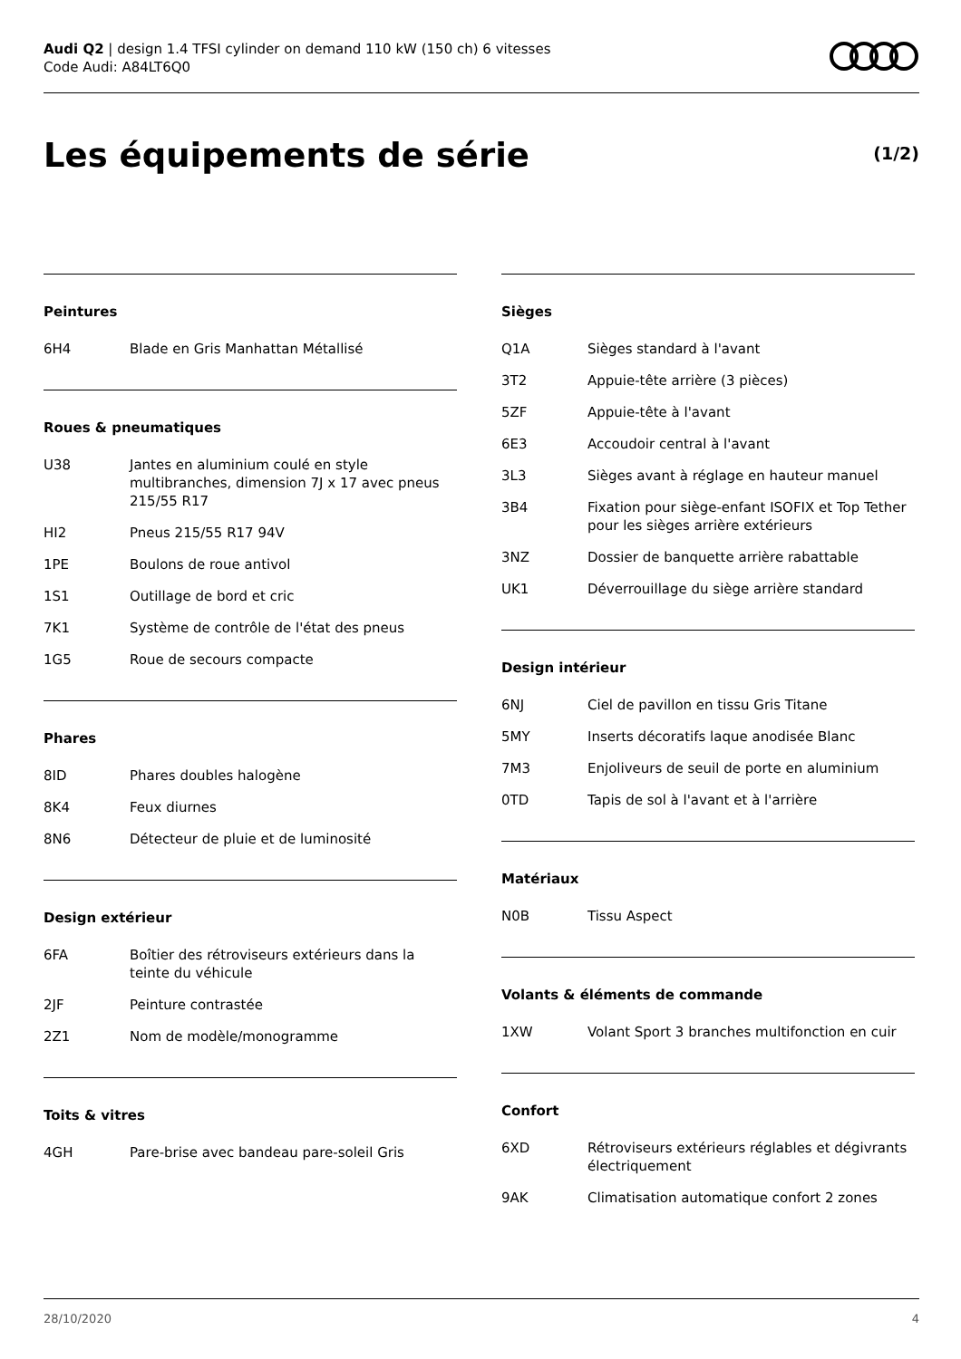Audi Q2 | design 1.4 TFSI cylinder on demand 110 kW (150 ch) 6 vitesses
Code Audi: A84LT6Q0
Les équipements de série (1/2)
Peintures
| 6H4 | Blade en Gris Manhattan Métallisé |
Roues & pneumatiques
| U38 | Jantes en aluminium coulé en style multibranches, dimension 7J x 17 avec pneus 215/55 R17 |
| HI2 | Pneus 215/55 R17 94V |
| 1PE | Boulons de roue antivol |
| 1S1 | Outillage de bord et cric |
| 7K1 | Système de contrôle de l'état des pneus |
| 1G5 | Roue de secours compacte |
Phares
| 8ID | Phares doubles halogène |
| 8K4 | Feux diurnes |
| 8N6 | Détecteur de pluie et de luminosité |
Design extérieur
| 6FA | Boîtier des rétroviseurs extérieurs dans la teinte du véhicule |
| 2JF | Peinture contrastée |
| 2Z1 | Nom de modèle/monogramme |
Toits & vitres
| 4GH | Pare-brise avec bandeau pare-soleil Gris |
Sièges
| Q1A | Sièges standard à l'avant |
| 3T2 | Appuie-tête arrière (3 pièces) |
| 5ZF | Appuie-tête à l'avant |
| 6E3 | Accoudoir central à l'avant |
| 3L3 | Sièges avant à réglage en hauteur manuel |
| 3B4 | Fixation pour siège-enfant ISOFIX et Top Tether pour les sièges arrière extérieurs |
| 3NZ | Dossier de banquette arrière rabattable |
| UK1 | Déverrouillage du siège arrière standard |
Design intérieur
| 6NJ | Ciel de pavillon en tissu Gris Titane |
| 5MY | Inserts décoratifs laque anodisée Blanc |
| 7M3 | Enjoliveurs de seuil de porte en aluminium |
| 0TD | Tapis de sol à l'avant et à l'arrière |
Matériaux
| N0B | Tissu Aspect |
Volants & éléments de commande
| 1XW | Volant Sport 3 branches multifonction en cuir |
Confort
| 6XD | Rétroviseurs extérieurs réglables et dégivrants électriquement |
| 9AK | Climatisation automatique confort 2 zones |
28/10/2020 4